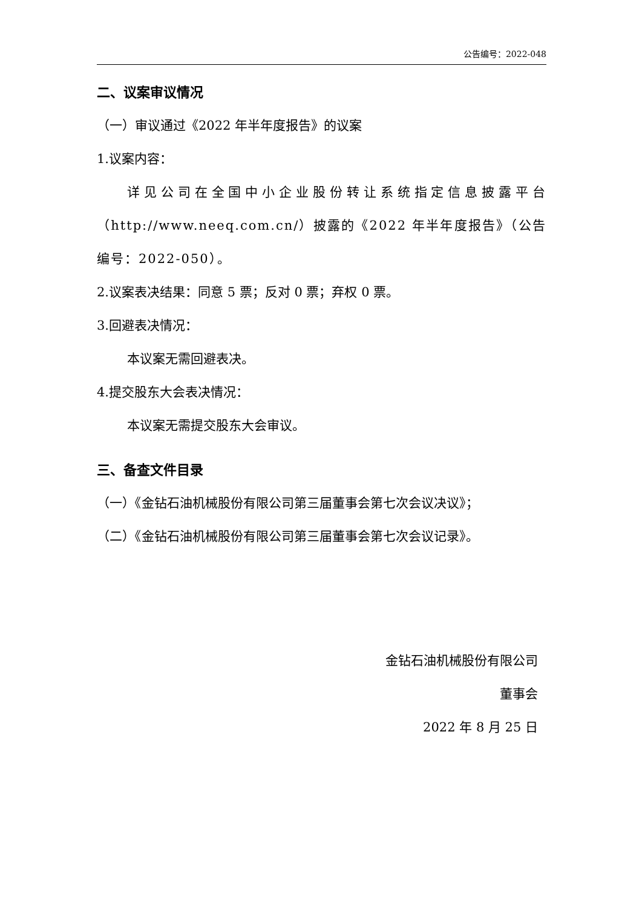公告编号：2022-048
二、议案审议情况
（一）审议通过《2022 年半年度报告》的议案
1.议案内容：
详见公司在全国中小企业股份转让系统指定信息披露平台（http://www.neeq.com.cn/）披露的《2022 年半年度报告》（公告编号：2022-050）。
2.议案表决结果：同意 5 票；反对 0 票；弃权 0 票。
3.回避表决情况：
本议案无需回避表决。
4.提交股东大会表决情况：
本议案无需提交股东大会审议。
三、备查文件目录
（一）《金钻石油机械股份有限公司第三届董事会第七次会议决议》；
（二）《金钻石油机械股份有限公司第三届董事会第七次会议记录》。
金钻石油机械股份有限公司
董事会
2022 年 8 月 25 日